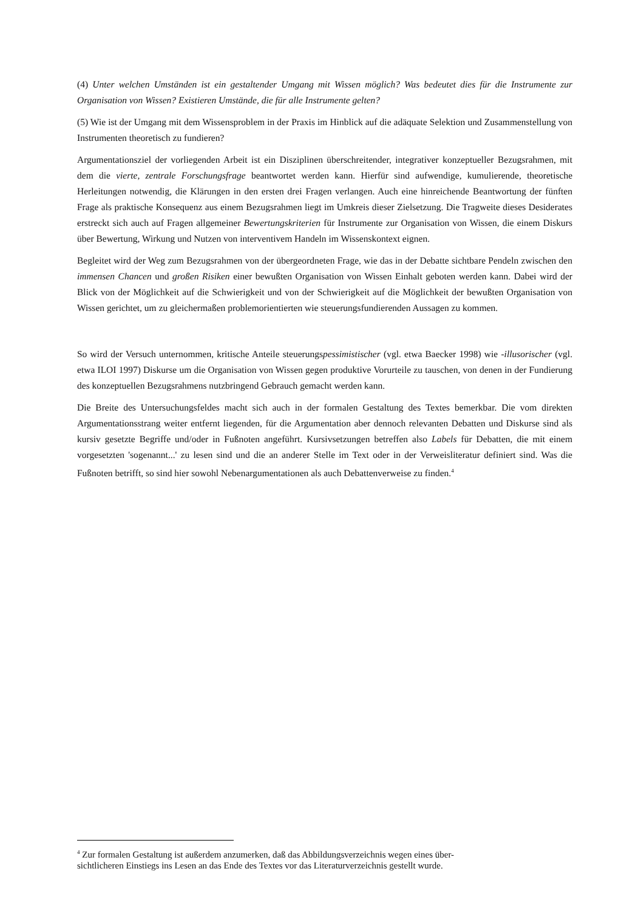(4) Unter welchen Umständen ist ein gestaltender Umgang mit Wissen möglich? Was bedeutet dies für die Instrumente zur Organisation von Wissen? Existieren Umstände, die für alle Instrumente gelten?
(5) Wie ist der Umgang mit dem Wissensproblem in der Praxis im Hinblick auf die adäquate Selektion und Zusammenstellung von Instrumenten theoretisch zu fundieren?
Argumentationsziel der vorliegenden Arbeit ist ein Disziplinen überschreitender, integrativer konzeptueller Bezugsrahmen, mit dem die vierte, zentrale Forschungsfrage beantwortet werden kann. Hierfür sind aufwendige, kumulierende, theoretische Herleitungen notwendig, die Klärungen in den ersten drei Fragen verlangen. Auch eine hinreichende Beantwortung der fünften Frage als praktische Konsequenz aus einem Bezugsrahmen liegt im Umkreis dieser Zielsetzung. Die Tragweite dieses Desiderates erstreckt sich auch auf Fragen allgemeiner Bewertungskriterien für Instrumente zur Organisation von Wissen, die einem Diskurs über Bewertung, Wirkung und Nutzen von interventivem Handeln im Wissenskontext eignen.
Begleitet wird der Weg zum Bezugsrahmen von der übergeordneten Frage, wie das in der Debatte sichtbare Pendeln zwischen den immensen Chancen und großen Risiken einer bewußten Organisation von Wissen Einhalt geboten werden kann. Dabei wird der Blick von der Möglichkeit auf die Schwierigkeit und von der Schwierigkeit auf die Möglichkeit der bewußten Organisation von Wissen gerichtet, um zu gleichermaßen problemorientierten wie steuerungsfundierenden Aussagen zu kommen.
So wird der Versuch unternommen, kritische Anteile steuerungspessimistischer (vgl. etwa Baecker 1998) wie -illusorischer (vgl. etwa ILOI 1997) Diskurse um die Organisation von Wissen gegen produktive Vorurteile zu tauschen, von denen in der Fundierung des konzeptuellen Bezugsrahmens nutzbringend Gebrauch gemacht werden kann.
Die Breite des Untersuchungsfeldes macht sich auch in der formalen Gestaltung des Textes bemerkbar. Die vom direkten Argumentationsstrang weiter entfernt liegenden, für die Argumentation aber dennoch relevanten Debatten und Diskurse sind als kursiv gesetzte Begriffe und/oder in Fußnoten angeführt. Kursivsetzungen betreffen also Labels für Debatten, die mit einem vorgesetzten 'sogenannt...' zu lesen sind und die an anderer Stelle im Text oder in der Verweisliteratur definiert sind. Was die Fußnoten betrifft, so sind hier sowohl Nebenargumentationen als auch Debattenverweise zu finden.<sup>4</sup>
<sup>4</sup> Zur formalen Gestaltung ist außerdem anzumerken, daß das Abbildungsverzeichnis wegen eines über-
sichtlicheren Einstiegs ins Lesen an das Ende des Textes vor das Literaturverzeichnis gestellt wurde.